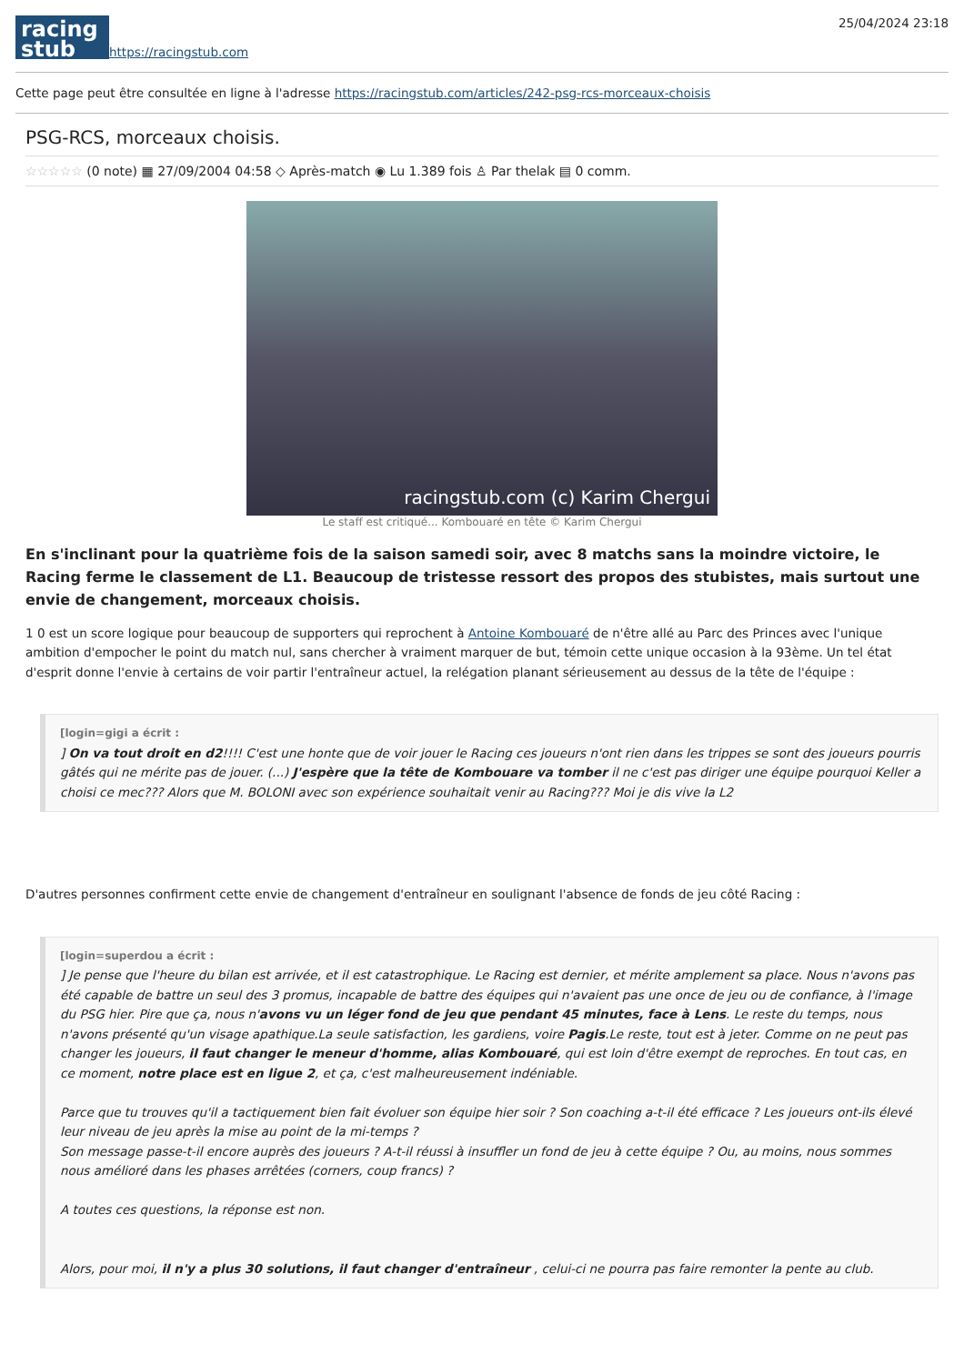racing
stub
https://racingstub.com
25/04/2024 23:18
Cette page peut être consultée en ligne à l'adresse https://racingstub.com/articles/242-psg-rcs-morceaux-choisis
PSG-RCS, morceaux choisis.
☆☆☆☆☆ (0 note) ▦ 27/09/2004 04:58 ◇ Après-match ◉ Lu 1.389 fois ♙ Par thelak ▤ 0 comm.
racingstub.com (c) Karim Chergui
Le staff est critiqué... Kombouaré en tête © Karim Chergui
En s'inclinant pour la quatrième fois de la saison samedi soir, avec 8 matchs sans la moindre victoire, le Racing ferme le classement de L1. Beaucoup de tristesse ressort des propos des stubistes, mais surtout une envie de changement, morceaux choisis.
1 0 est un score logique pour beaucoup de supporters qui reprochent à Antoine Kombouaré de n'être allé au Parc des Princes avec l'unique ambition d'empocher le point du match nul, sans chercher à vraiment marquer de but, témoin cette unique occasion à la 93ème. Un tel état d'esprit donne l'envie à certains de voir partir l'entraîneur actuel, la relégation planant sérieusement au dessus de la tête de l'équipe :
[login=gigi a écrit :
] On va tout droit en d2!!!! C'est une honte que de voir jouer le Racing ces joueurs n'ont rien dans les trippes se sont des joueurs pourris gâtés qui ne mérite pas de jouer. (...) J'espère que la tête de Kombouare va tomber il ne c'est pas diriger une équipe pourquoi Keller a choisi ce mec??? Alors que M. BOLONI avec son expérience souhaitait venir au Racing??? Moi je dis vive la L2
D'autres personnes confirment cette envie de changement d'entraîneur en soulignant l'absence de fonds de jeu côté Racing :
[login=superdou a écrit :
] Je pense que l'heure du bilan est arrivée, et il est catastrophique. Le Racing est dernier, et mérite amplement sa place. Nous n'avons pas été capable de battre un seul des 3 promus, incapable de battre des équipes qui n'avaient pas une once de jeu ou de confiance, à l'image du PSG hier. Pire que ça, nous n'avons vu un léger fond de jeu que pendant 45 minutes, face à Lens. Le reste du temps, nous n'avons présenté qu'un visage apathique.La seule satisfaction, les gardiens, voire Pagis.Le reste, tout est à jeter. Comme on ne peut pas changer les joueurs, il faut changer le meneur d'homme, alias Kombouaré, qui est loin d'être exempt de reproches. En tout cas, en ce moment, notre place est en ligue 2, et ça, c'est malheureusement indéniable.
Parce que tu trouves qu'il a tactiquement bien fait évoluer son équipe hier soir ? Son coaching a-t-il été efficace ? Les joueurs ont-ils élevé leur niveau de jeu après la mise au point de la mi-temps ?
Son message passe-t-il encore auprès des joueurs ? A-t-il réussi à insuffler un fond de jeu à cette équipe ? Ou, au moins, nous sommes nous amélioré dans les phases arrêtées (corners, coup francs) ?
A toutes ces questions, la réponse est non.
Alors, pour moi, il n'y a plus 30 solutions, il faut changer d'entraîneur , celui-ci ne pourra pas faire remonter la pente au club.